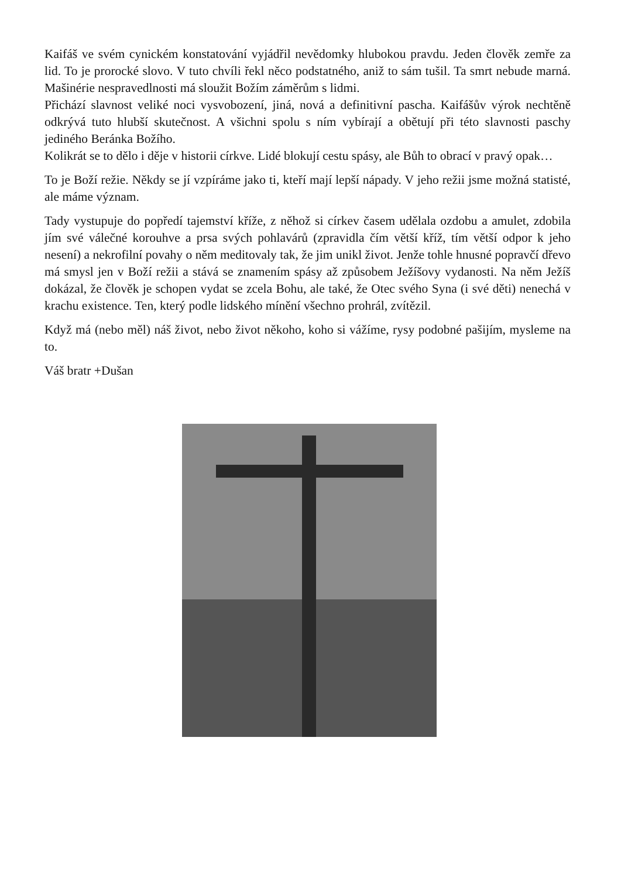Kaifáš ve svém cynickém konstatování vyjádřil nevědomky hlubokou pravdu. Jeden člověk zemře za lid. To je prorocké slovo. V tuto chvíli řekl něco podstatného, aniž to sám tušil. Ta smrt nebude marná. Mašinérie nespravedlnosti má sloužit Božím záměrům s lidmi.
Přichází slavnost veliké noci vysvobození, jiná, nová a definitivní pascha. Kaifášův výrok nechtěně odkrývá tuto hlubší skutečnost. A všichni spolu s ním vybírají a obětují při této slavnosti paschy jediného Beránka Božího.
Kolikrát se to dělo i děje v historii církve. Lidé blokují cestu spásy, ale Bůh to obrací v pravý opak…
To je Boží režie. Někdy se jí vzpíráme jako ti, kteří mají lepší nápady. V jeho režii jsme možná statisté, ale máme význam.
Tady vystupuje do popředí tajemství kříže, z něhož si církev časem udělala ozdobu a amulet, zdobila jím své válečné korouhve a prsa svých pohlavárů (zpravidla čím větší kříž, tím větší odpor k jeho nesení) a nekrofilní povahy o něm meditovaly tak, že jim unikl život. Jenže tohle hnusné popravčí dřevo má smysl jen v Boží režii a stává se znamením spásy až způsobem Ježíšovy vydanosti. Na něm Ježíš dokázal, že člověk je schopen vydat se zcela Bohu, ale také, že Otec svého Syna (i své děti) nenechá v krachu existence. Ten, který podle lidského mínění všechno prohrál, zvítězil.
Když má (nebo měl) náš život, nebo život někoho, koho si vážíme, rysy podobné pašijím, mysleme na to.
Váš bratr +Dušan